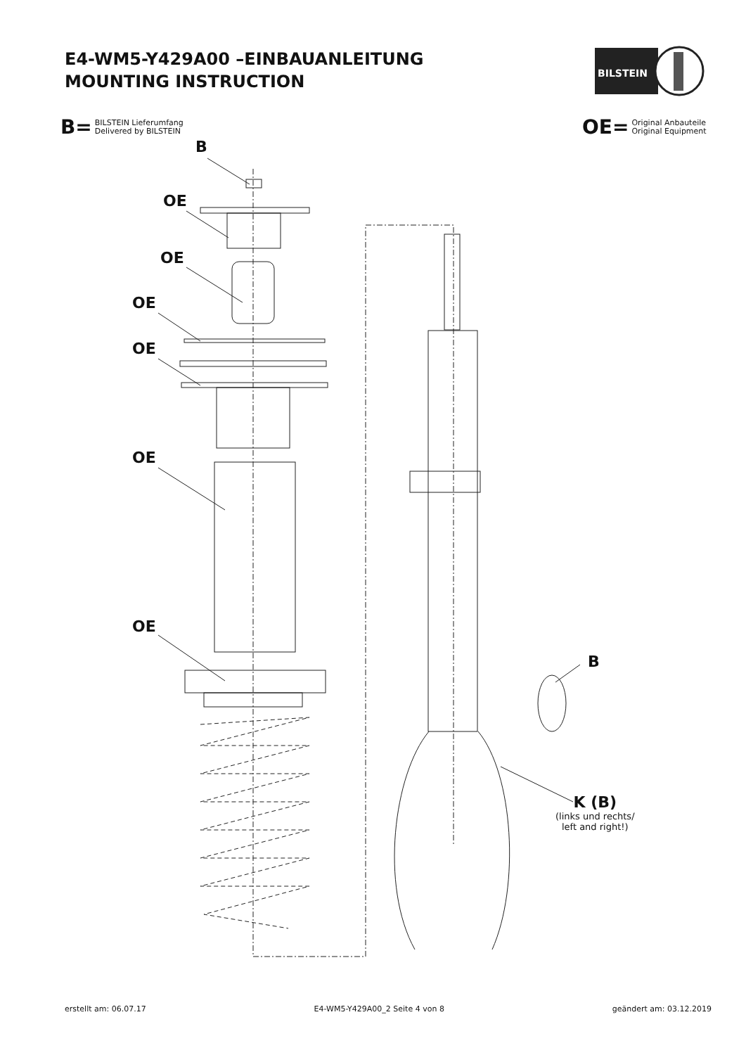E4-WM5-Y429A00 –EINBAUANLEITUNG
MOUNTING INSTRUCTION
BILSTEIN
B= BILSTEIN Lieferumfang
Delivered by BILSTEIN
OE= Original Anbauteile
Original Equipment
B
OE
OE
OE
OE
OE
OE
B
K (B)
(links und rechts/
left and right!)
erstellt am: 06.07.17 E4-WM5-Y429A00_2 Seite 4 von 8 geändert am: 03.12.2019